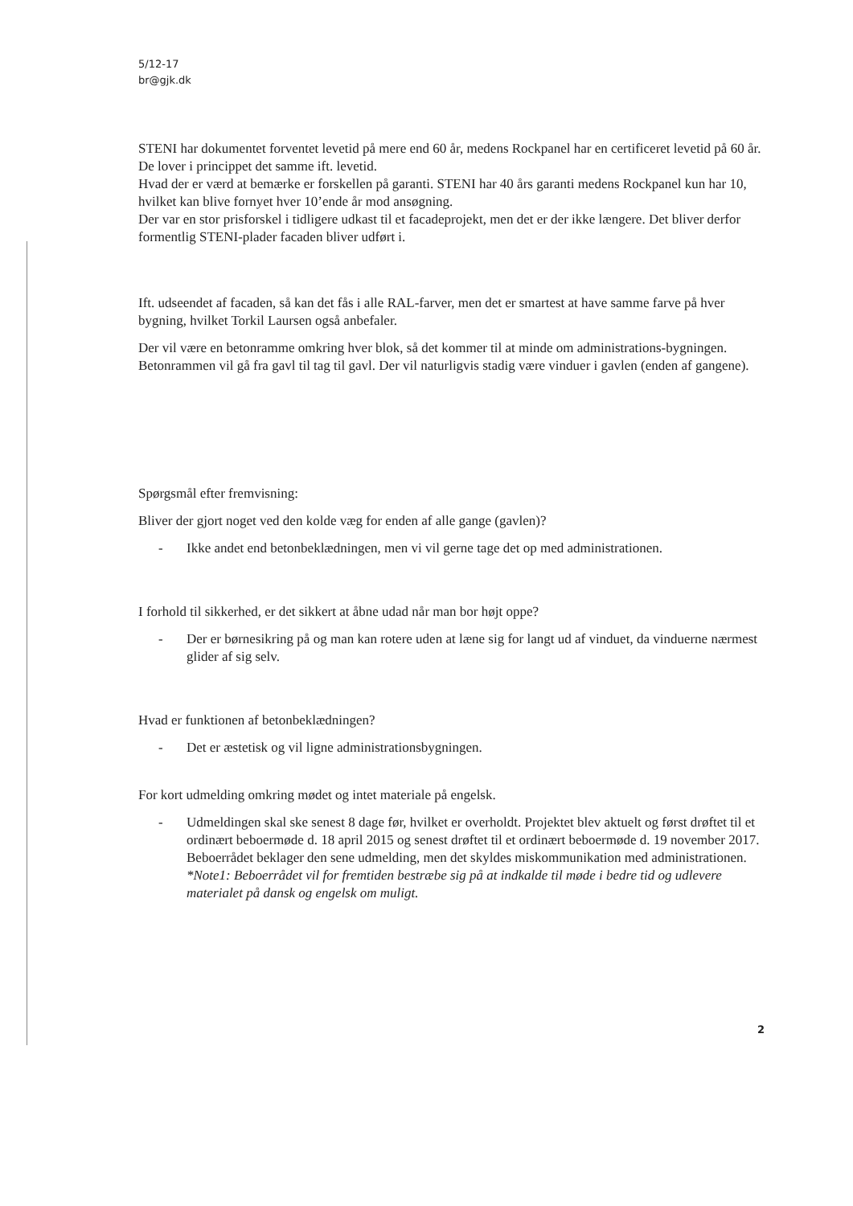5/12-17
br@gjk.dk
STENI har dokumentet forventet levetid på mere end 60 år, medens Rockpanel har en certificeret levetid på 60 år. De lover i princippet det samme ift. levetid.
Hvad der er værd at bemærke er forskellen på garanti. STENI har 40 års garanti medens Rockpanel kun har 10, hvilket kan blive fornyet hver 10’ende år mod ansøgning.
Der var en stor prisforskel i tidligere udkast til et facadeprojekt, men det er der ikke længere. Det bliver derfor formentlig STENI-plader facaden bliver udført i.
Ift. udseendet af facaden, så kan det fås i alle RAL-farver, men det er smartest at have samme farve på hver bygning, hvilket Torkil Laursen også anbefaler.
Der vil være en betonramme omkring hver blok, så det kommer til at minde om administrations-bygningen. Betonrammen vil gå fra gavl til tag til gavl. Der vil naturligvis stadig være vinduer i gavlen (enden af gangene).
Spørgsmål efter fremvisning:
Bliver der gjort noget ved den kolde væg for enden af alle gange (gavlen)?
- Ikke andet end betonbeklædningen, men vi vil gerne tage det op med administrationen.
I forhold til sikkerhed, er det sikkert at åbne udad når man bor højt oppe?
- Der er børnesikring på og man kan rotere uden at læne sig for langt ud af vinduet, da vinduerne nærmest glider af sig selv.
Hvad er funktionen af betonbeklædningen?
- Det er æstetisk og vil ligne administrationsbygningen.
For kort udmelding omkring mødet og intet materiale på engelsk.
- Udmeldingen skal ske senest 8 dage før, hvilket er overholdt. Projektet blev aktuelt og først drøftet til et ordinært beboermøde d. 18 april 2015 og senest drøftet til et ordinært beboermøde d. 19 november 2017.
Beboerrådet beklager den sene udmelding, men det skyldes miskommunikation med administrationen. *Note1: Beboerrådet vil for fremtiden bestræbe sig på at indkalde til møde i bedre tid og udlevere materialet på dansk og engelsk om muligt.
2